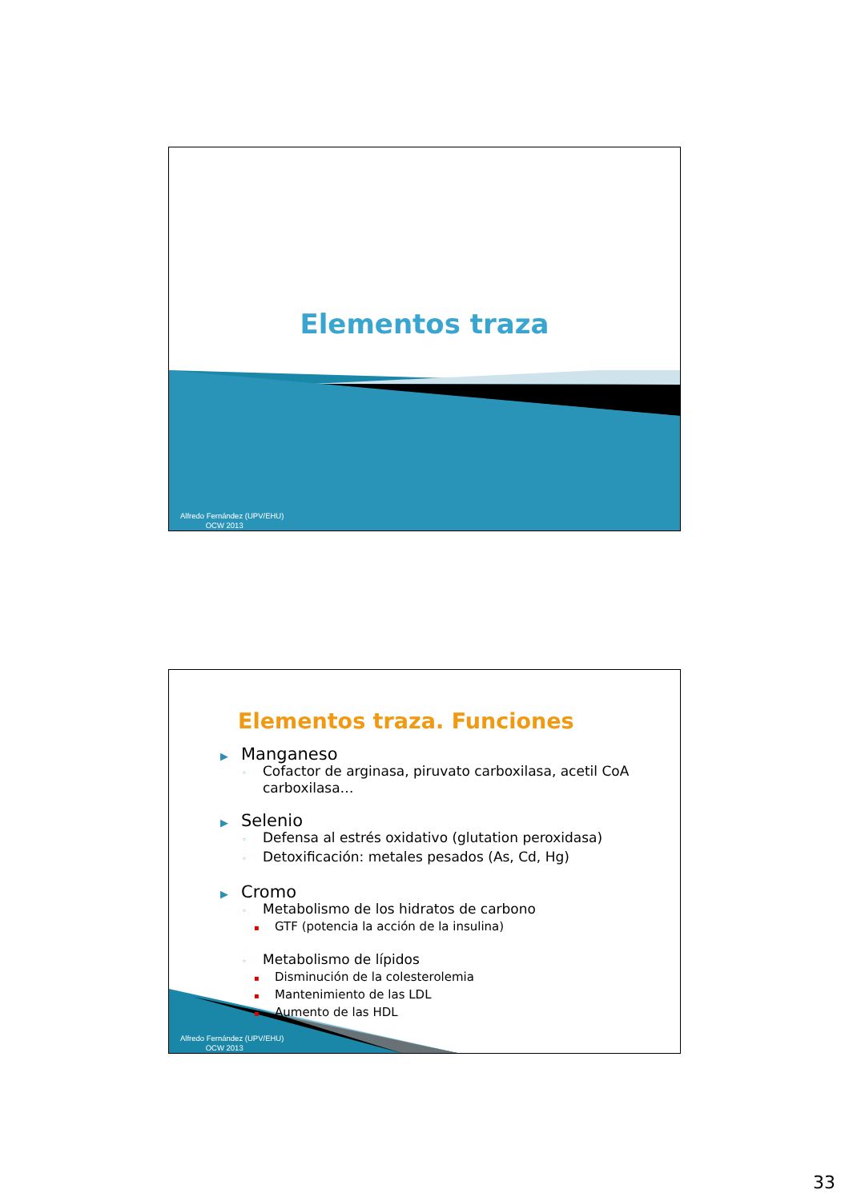Elementos traza
Alfredo Fernández (UPV/EHU)
OCW 2013
Elementos traza. Funciones
▶ Manganeso
◦ Cofactor de arginasa, piruvato carboxilasa, acetil CoA carboxilasa…
▶ Selenio
◦ Defensa al estrés oxidativo (glutation peroxidasa)
◦ Detoxificación: metales pesados (As, Cd, Hg)
▶ Cromo
◦ Metabolismo de los hidratos de carbono
▪ GTF (potencia la acción de la insulina)
◦ Metabolismo de lípidos
▪ Disminución de la colesterolemia
▪ Mantenimiento de las LDL
▪ Aumento de las HDL
Alfredo Fernández (UPV/EHU)
OCW 2013
33